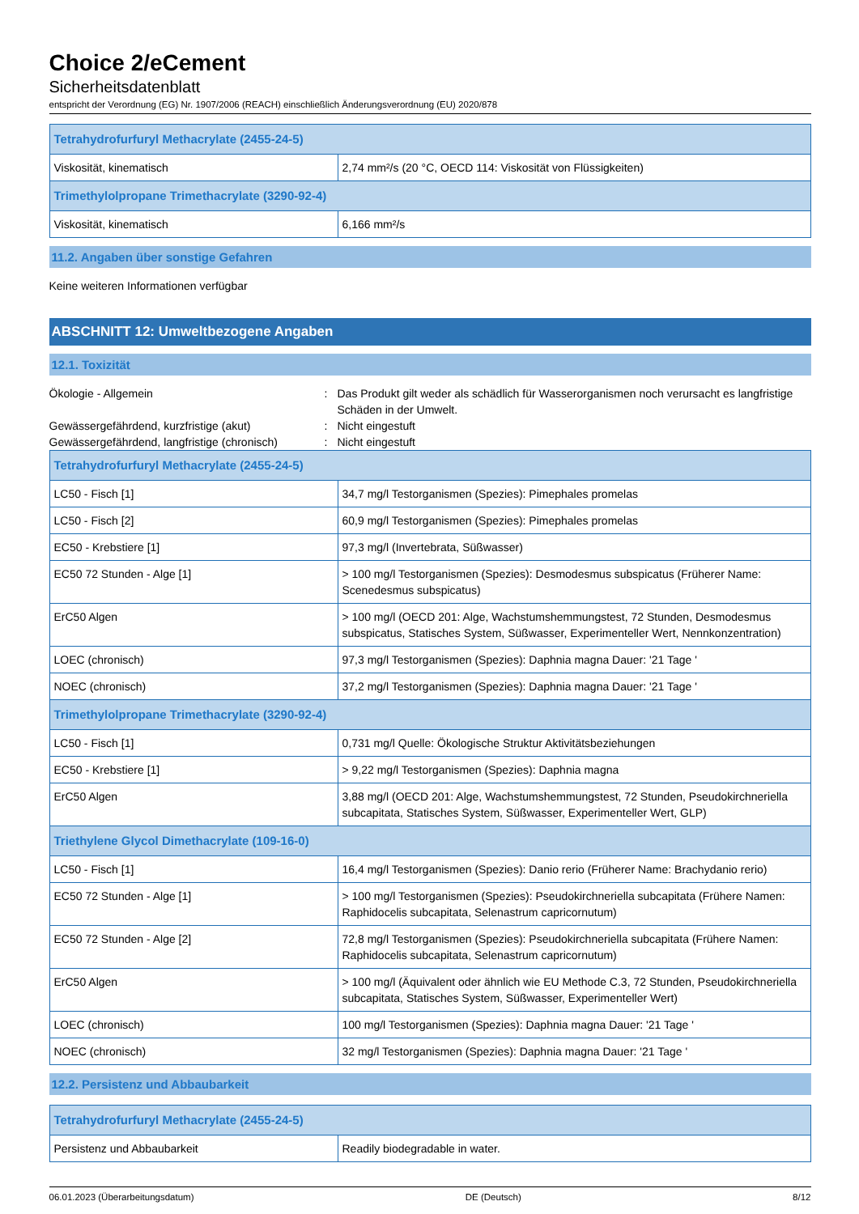Choice 2/eCement
Sicherheitsdatenblatt
entspricht der Verordnung (EG) Nr. 1907/2006 (REACH) einschließlich Änderungsverordnung (EU) 2020/878
| Tetrahydrofurfuryl Methacrylate (2455-24-5) | |
| --- | --- |
| Viskosität, kinematisch | 2,74 mm²/s (20 °C, OECD 114: Viskosität von Flüssigkeiten) |
| Trimethylolpropane Trimethacrylate (3290-92-4) | |
| Viskosität, kinematisch | 6,166 mm²/s |
11.2. Angaben über sonstige Gefahren
Keine weiteren Informationen verfügbar
ABSCHNITT 12: Umweltbezogene Angaben
12.1. Toxizität
Ökologie - Allgemein : Das Produkt gilt weder als schädlich für Wasserorganismen noch verursacht es langfristige Schäden in der Umwelt.
Gewässergefährdend, kurzfristige (akut) : Nicht eingestuft
Gewässergefährdend, langfristige (chronisch)
: Nicht eingestuft
| Tetrahydrofurfuryl Methacrylate (2455-24-5) | |
| --- | --- |
| LC50 - Fisch [1] | 34,7 mg/l Testorganismen (Spezies): Pimephales promelas |
| LC50 - Fisch [2] | 60,9 mg/l Testorganismen (Spezies): Pimephales promelas |
| EC50 - Krebstiere [1] | 97,3 mg/l (Invertebrata, Süßwasser) |
| EC50 72 Stunden - Alge [1] | > 100 mg/l Testorganismen (Spezies): Desmodesmus subspicatus (Früherer Name: Scenedesmus subspicatus) |
| ErC50 Algen | > 100 mg/l (OECD 201: Alge, Wachstumshemmungstest, 72 Stunden, Desmodesmus subspicatus, Statisches System, Süßwasser, Experimenteller Wert, Nennkonzentration) |
| LOEC (chronisch) | 97,3 mg/l Testorganismen (Spezies): Daphnia magna Dauer: '21 Tage ' |
| NOEC (chronisch) | 37,2 mg/l Testorganismen (Spezies): Daphnia magna Dauer: '21 Tage ' |
| Trimethylolpropane Trimethacrylate (3290-92-4) | |
| LC50 - Fisch [1] | 0,731 mg/l Quelle: Ökologische Struktur Aktivitätsbeziehungen |
| EC50 - Krebstiere [1] | > 9,22 mg/l Testorganismen (Spezies): Daphnia magna |
| ErC50 Algen | 3,88 mg/l (OECD 201: Alge, Wachstumshemmungstest, 72 Stunden, Pseudokirchneriella subcapitata, Statisches System, Süßwasser, Experimenteller Wert, GLP) |
| Triethylene Glycol Dimethacrylate (109-16-0) | |
| LC50 - Fisch [1] | 16,4 mg/l Testorganismen (Spezies): Danio rerio (Früherer Name: Brachydanio rerio) |
| EC50 72 Stunden - Alge [1] | > 100 mg/l Testorganismen (Spezies): Pseudokirchneriella subcapitata (Frühere Namen: Raphidocelis subcapitata, Selenastrum capricornutum) |
| EC50 72 Stunden - Alge [2] | 72,8 mg/l Testorganismen (Spezies): Pseudokirchneriella subcapitata (Frühere Namen: Raphidocelis subcapitata, Selenastrum capricornutum) |
| ErC50 Algen | > 100 mg/l (Äquivalent oder ähnlich wie EU Methode C.3, 72 Stunden, Pseudokirchneriella subcapitata, Statisches System, Süßwasser, Experimenteller Wert) |
| LOEC (chronisch) | 100 mg/l Testorganismen (Spezies): Daphnia magna Dauer: '21 Tage ' |
| NOEC (chronisch) | 32 mg/l Testorganismen (Spezies): Daphnia magna Dauer: '21 Tage ' |
12.2. Persistenz und Abbaubarkeit
| Tetrahydrofurfuryl Methacrylate (2455-24-5) | |
| --- | --- |
| Persistenz und Abbaubarkeit | Readily biodegradable in water. |
06.01.2023 (Überarbeitungsdatum) DE (Deutsch) 8/12